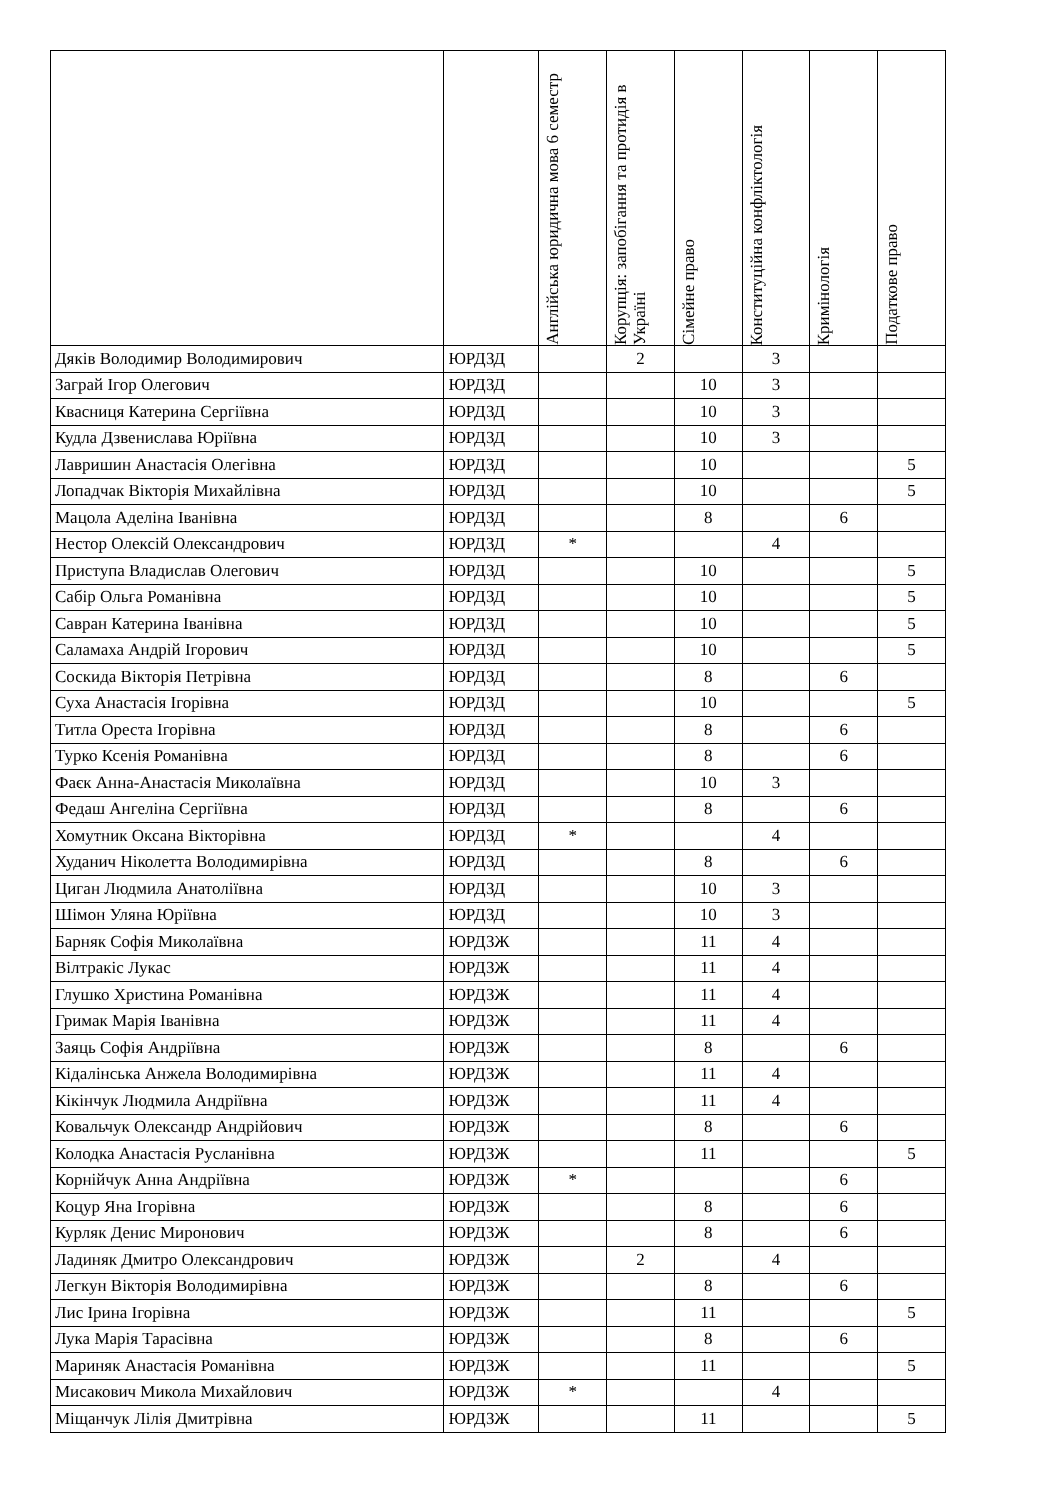| | | Англійська юридична мова 6 семестр | Корупція: запобігання та протидія в Україні | Сімейне право | Конституційна конфліктологія | Кримінологія | Податкове право |
| --- | --- | --- | --- | --- | --- | --- | --- |
| Дяків Володимир Володимирович | ЮРДЗД | | 2 | | 3 | | |
| Заграй Ігор Олегович | ЮРДЗД | | | 10 | 3 | | |
| Квасниця Катерина Сергіївна | ЮРДЗД | | | 10 | 3 | | |
| Кудла Дзвенислава Юріївна | ЮРДЗД | | | 10 | 3 | | |
| Лавришин Анастасія Олегівна | ЮРДЗД | | | 10 | | | 5 |
| Лопадчак Вікторія Михайлівна | ЮРДЗД | | | 10 | | | 5 |
| Мацола Аделіна Іванівна | ЮРДЗД | | | 8 | | 6 | |
| Нестор Олексій Олександрович | ЮРДЗД | * | | | 4 | | |
| Приступа Владислав Олегович | ЮРДЗД | | | 10 | | | 5 |
| Сабір Ольга Романівна | ЮРДЗД | | | 10 | | | 5 |
| Савран Катерина Іванівна | ЮРДЗД | | | 10 | | | 5 |
| Саламаха Андрій Ігорович | ЮРДЗД | | | 10 | | | 5 |
| Соскида Вікторія Петрівна | ЮРДЗД | | | 8 | | 6 | |
| Суха Анастасія Ігорівна | ЮРДЗД | | | 10 | | | 5 |
| Титла Ореста Ігорівна | ЮРДЗД | | | 8 | | 6 | |
| Турко Ксенія Романівна | ЮРДЗД | | | 8 | | 6 | |
| Фаєк Анна-Анастасія Миколаївна | ЮРДЗД | | | 10 | 3 | | |
| Федаш Ангеліна Сергіївна | ЮРДЗД | | | 8 | | 6 | |
| Хомутник Оксана Вікторівна | ЮРДЗД | * | | | 4 | | |
| Худанич Ніколетта Володимирівна | ЮРДЗД | | | 8 | | 6 | |
| Циган Людмила Анатоліївна | ЮРДЗД | | | 10 | 3 | | |
| Шімон Уляна Юріївна | ЮРДЗД | | | 10 | 3 | | |
| Барняк Софія Миколаївна | ЮРДЗЖ | | | 11 | 4 | | |
| Вілтракіс Лукас | ЮРДЗЖ | | | 11 | 4 | | |
| Глушко Христина Романівна | ЮРДЗЖ | | | 11 | 4 | | |
| Гримак Марія Іванівна | ЮРДЗЖ | | | 11 | 4 | | |
| Заяць Софія Андріївна | ЮРДЗЖ | | | 8 | | 6 | |
| Кідалінська Анжела Володимирівна | ЮРДЗЖ | | | 11 | 4 | | |
| Кікінчук Людмила Андріївна | ЮРДЗЖ | | | 11 | 4 | | |
| Ковальчук Олександр Андрійович | ЮРДЗЖ | | | 8 | | 6 | |
| Колодка Анастасія Русланівна | ЮРДЗЖ | | | 11 | | | 5 |
| Корнійчук Анна Андріївна | ЮРДЗЖ | * | | | | 6 | |
| Коцур Яна Ігорівна | ЮРДЗЖ | | | 8 | | 6 | |
| Курляк Денис Миронович | ЮРДЗЖ | | | 8 | | 6 | |
| Ладиняк Дмитро Олександрович | ЮРДЗЖ | | 2 | | 4 | | |
| Легкун Вікторія Володимирівна | ЮРДЗЖ | | | 8 | | 6 | |
| Лис Ірина Ігорівна | ЮРДЗЖ | | | 11 | | | 5 |
| Лука Марія Тарасівна | ЮРДЗЖ | | | 8 | | 6 | |
| Мариняк Анастасія Романівна | ЮРДЗЖ | | | 11 | | | 5 |
| Мисакович Микола Михайлович | ЮРДЗЖ | * | | | 4 | | |
| Міщанчук Лілія Дмитрівна | ЮРДЗЖ | | | 11 | | | 5 |